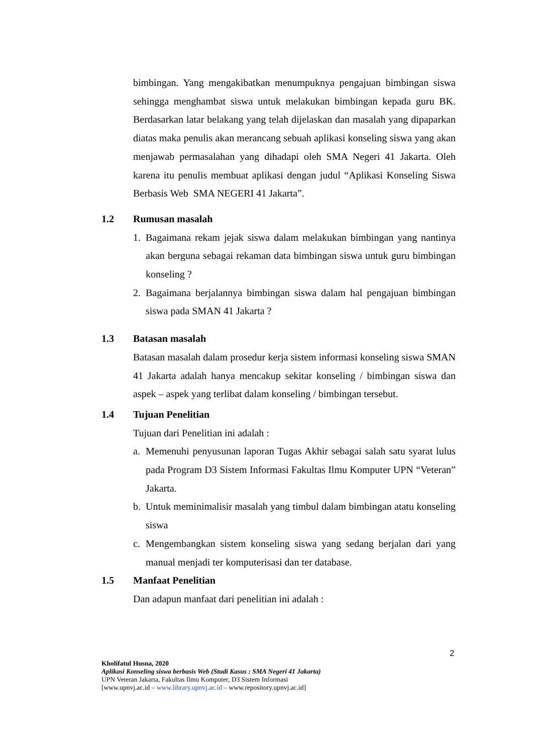bimbingan. Yang mengakibatkan menumpuknya pengajuan bimbingan siswa sehingga menghambat siswa untuk melakukan bimbingan kepada guru BK. Berdasarkan latar belakang yang telah dijelaskan dan masalah yang dipaparkan diatas maka penulis akan merancang sebuah aplikasi konseling siswa yang akan menjawab permasalahan yang dihadapi oleh SMA Negeri 41 Jakarta. Oleh karena itu penulis membuat aplikasi dengan judul “Aplikasi Konseling Siswa Berbasis Web SMA NEGERI 41 Jakarta”.
1.2 Rumusan masalah
1. Bagaimana rekam jejak siswa dalam melakukan bimbingan yang nantinya akan berguna sebagai rekaman data bimbingan siswa untuk guru bimbingan konseling ?
2. Bagaimana berjalannya bimbingan siswa dalam hal pengajuan bimbingan siswa pada SMAN 41 Jakarta ?
1.3 Batasan masalah
Batasan masalah dalam prosedur kerja sistem informasi konseling siswa SMAN 41 Jakarta adalah hanya mencakup sekitar konseling / bimbingan siswa dan aspek – aspek yang terlibat dalam konseling / bimbingan tersebut.
1.4 Tujuan Penelitian
Tujuan dari Penelitian ini adalah :
a. Memenuhi penyusunan laporan Tugas Akhir sebagai salah satu syarat lulus pada Program D3 Sistem Informasi Fakultas Ilmu Komputer UPN “Veteran” Jakarta.
b. Untuk meminimalisir masalah yang timbul dalam bimbingan atatu konseling siswa
c. Mengembangkan sistem konseling siswa yang sedang berjalan dari yang manual menjadi ter komputerisasi dan ter database.
1.5 Manfaat Penelitian
Dan adapun manfaat dari penelitian ini adalah :
2
Kholifatul Husna, 2020
Aplikasi Konseling siswa berbasis Web (Studi Kasus : SMA Negeri 41 Jakarta)
UPN Veteran Jakarta, Fakultas Ilmu Komputer, D3 Sistem Informasi
[www.upnvj.ac.id – www.library.upnvj.ac.id – www.repository.upnvj.ac.id]